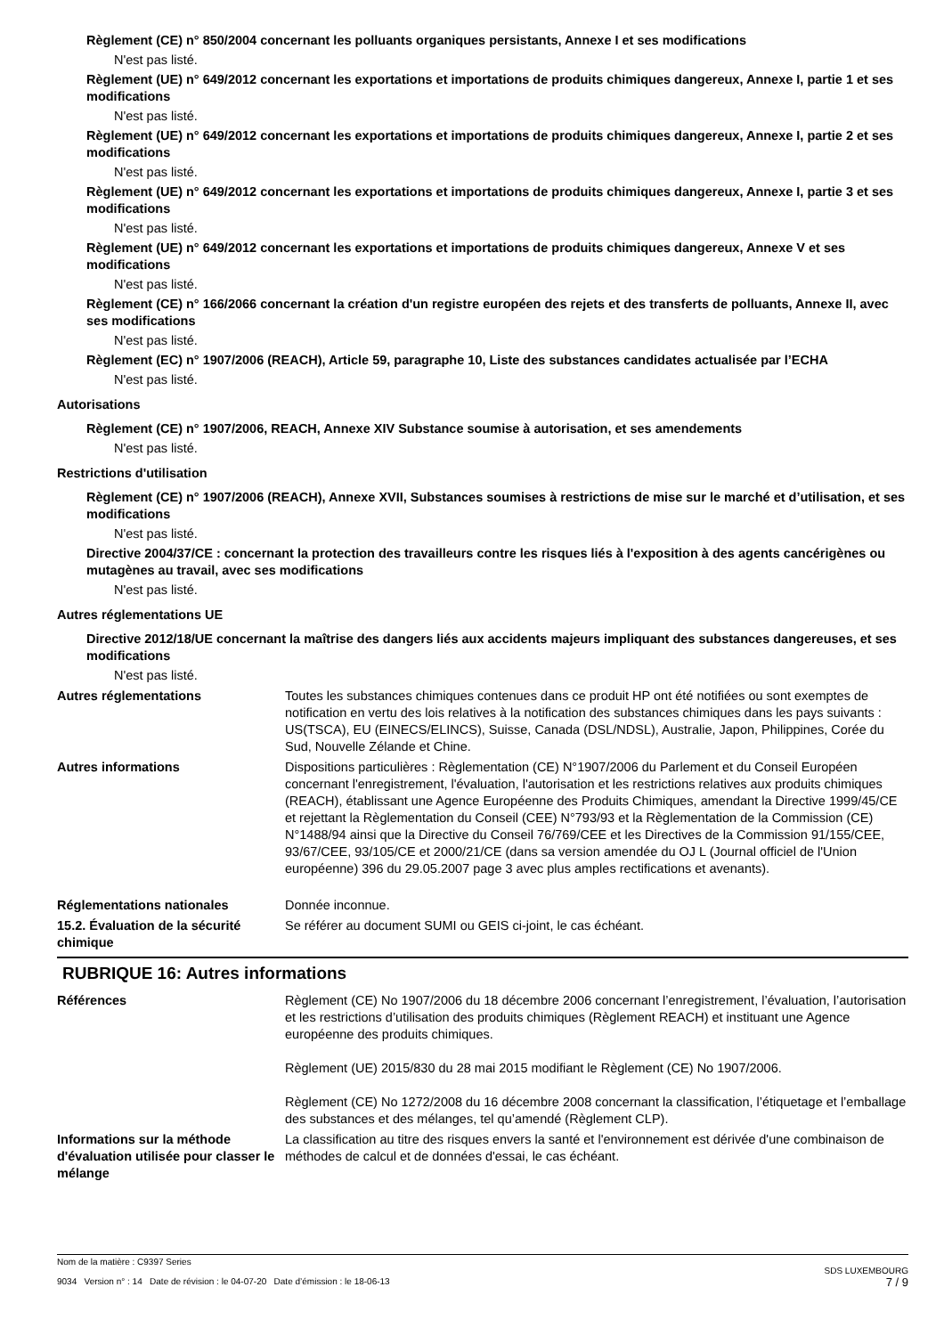Règlement (CE) n° 850/2004 concernant les polluants organiques persistants, Annexe I et ses modifications
N'est pas listé.
Règlement (UE) n° 649/2012 concernant les exportations et importations de produits chimiques dangereux, Annexe I, partie 1 et ses modifications
N'est pas listé.
Règlement (UE) n° 649/2012 concernant les exportations et importations de produits chimiques dangereux, Annexe I, partie 2 et ses modifications
N'est pas listé.
Règlement (UE) n° 649/2012 concernant les exportations et importations de produits chimiques dangereux, Annexe I, partie 3 et ses modifications
N'est pas listé.
Règlement (UE) n° 649/2012 concernant les exportations et importations de produits chimiques dangereux, Annexe V et ses modifications
N'est pas listé.
Règlement (CE) n° 166/2066 concernant la création d'un registre européen des rejets et des transferts de polluants, Annexe II, avec ses modifications
N'est pas listé.
Règlement (EC) n° 1907/2006 (REACH), Article 59, paragraphe 10, Liste des substances candidates actualisée par l’ECHA
N'est pas listé.
Autorisations
Règlement (CE) n° 1907/2006, REACH, Annexe XIV Substance soumise à autorisation, et ses amendements
N'est pas listé.
Restrictions d'utilisation
Règlement (CE) n° 1907/2006 (REACH), Annexe XVII, Substances soumises à restrictions de mise sur le marché et d’utilisation, et ses modifications
N'est pas listé.
Directive 2004/37/CE : concernant la protection des travailleurs contre les risques liés à l'exposition à des agents cancérigènes ou mutagènes au travail, avec ses modifications
N'est pas listé.
Autres réglementations UE
Directive 2012/18/UE concernant la maîtrise des dangers liés aux accidents majeurs impliquant des substances dangereuses, et ses modifications
N'est pas listé.
Autres réglementations Toutes les substances chimiques contenues dans ce produit HP ont été notifiées ou sont exemptes de notification en vertu des lois relatives à la notification des substances chimiques dans les pays suivants : US(TSCA), EU (EINECS/ELINCS), Suisse, Canada (DSL/NDSL), Australie, Japon, Philippines, Corée du Sud, Nouvelle Zélande et Chine.
Autres informations Dispositions particulières : Règlementation (CE) N°1907/2006 du Parlement et du Conseil Européen concernant l'enregistrement, l'évaluation, l'autorisation et les restrictions relatives aux produits chimiques (REACH), établissant une Agence Européenne des Produits Chimiques, amendant la Directive 1999/45/CE et rejettant la Règlementation du Conseil (CEE) N°793/93 et la Règlementation de la Commission (CE) N°1488/94 ainsi que la Directive du Conseil 76/769/CEE et les Directives de la Commission 91/155/CEE, 93/67/CEE, 93/105/CE et 2000/21/CE (dans sa version amendée du OJ L (Journal officiel de l'Union européenne) 396 du 29.05.2007 page 3 avec plus amples rectifications et avenants).
Réglementations nationales Donnée inconnue.
15.2. Évaluation de la sécurité chimique
Se référer au document SUMI ou GEIS ci-joint, le cas échéant.
RUBRIQUE 16: Autres informations
Références Règlement (CE) No 1907/2006 du 18 décembre 2006 concernant l’enregistrement, l’évaluation, l’autorisation et les restrictions d’utilisation des produits chimiques (Règlement REACH) et instituant une Agence européenne des produits chimiques.
Règlement (UE) 2015/830 du 28 mai 2015 modifiant le Règlement (CE) No 1907/2006.
Règlement (CE) No 1272/2008 du 16 décembre 2008 concernant la classification, l’étiquetage et l’emballage des substances et des mélanges, tel qu’amendé (Règlement CLP).
Informations sur la méthode d'évaluation utilisée pour classer le mélange
La classification au titre des risques envers la santé et l'environnement est dérivée d'une combinaison de méthodes de calcul et de données d'essai, le cas échéant.
Nom de la matière : C9397 Series
9034 Version n° : 14 Date de révision : le 04-07-20 Date d’émission : le 18-06-13
SDS LUXEMBOURG
7 / 9